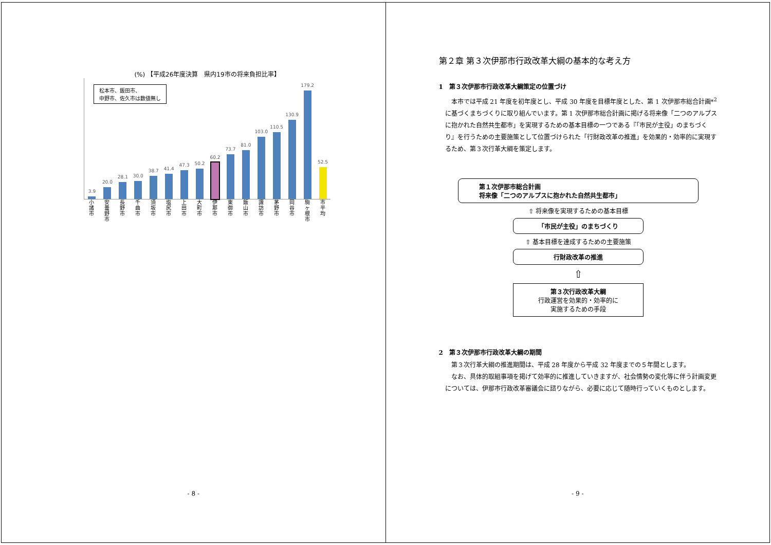(%) 【平成26年度決算　県内19市の将来負担比率】
松本市、飯田市、
中野市、佐久市は数値無し
3.9
20.0
28.1
30.0
38.7
41.4
47.3
50.2
60.2
73.7
81.0
103.0
110.5
130.9
179.2
52.5
小諸市
安曇野市
長野市
千曲市
須坂市
塩尻市
上田市
大町市
伊那市
東御市
飯山市
諏訪市
茅野市
岡谷市
駒ヶ根市
市平均
- 8 -
第２章 第３次伊那市行政改革大綱の基本的な考え方
1　第３次伊那市行政改革大綱策定の位置づけ
本市では平成 21 年度を初年度とし、平成 30 年度を目標年度とした、第 1 次伊那市総合計画*<sup>2</sup>に基づくまちづくりに取り組んでいます。第 1 次伊那市総合計画に掲げる将来像「二つのアルプスに抱かれた自然共生都市」を実現するための基本目標の一つである『「市民が主役」のまちづくり』を行うための主要施策として位置づけられた「行財政改革の推進」を効果的・効率的に実現するため、第３次行革大綱を策定します。
第１次伊那市総合計画
将来像「二つのアルプスに抱かれた自然共生都市」
⇧ 将来像を実現するための基本目標
「市民が主役」のまちづくり
⇧ 基本目標を達成するための主要施策
行財政改革の推進
⇧
第３次行政改革大綱
行政運営を効果的・効率的に
実施するための手段
2　第３次伊那市行政改革大綱の期間
第３次行革大綱の推進期間は、平成 28 年度から平成 32 年度までの５年間とします。
なお、具体的取組事項を掲げて効率的に推進していきますが、社会情勢の変化等に伴う計画変更については、伊那市行政改革審議会に諮りながら、必要に応じて随時行っていくものとします。
- 9 -